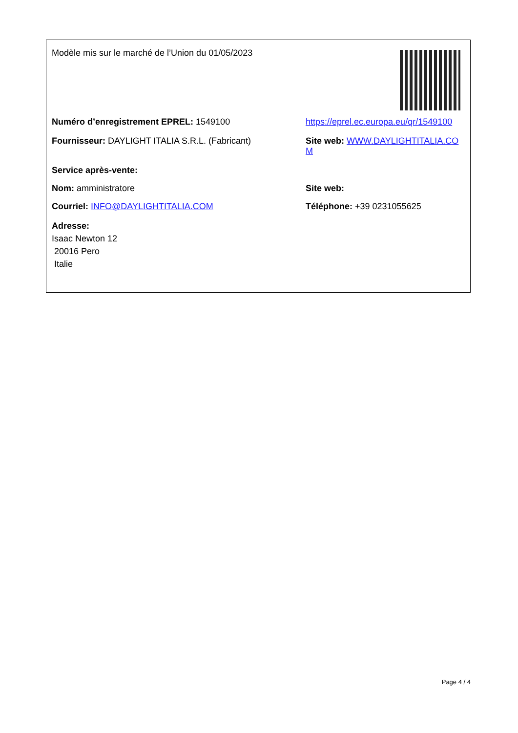Modèle mis sur le marché de l’Union du 01/05/2023
Numéro d’enregistrement EPREL: 1549100 https://eprel.ec.europa.eu/qr/1549100
Fournisseur: DAYLIGHT ITALIA S.R.L. (Fabricant) Site web: WWW.DAYLIGHTITALIA.COM
Service après-vente:
Nom: amministratore Site web:
Courriel: INFO@DAYLIGHTITALIA.COM Téléphone: +39 0231055625
Adresse:
Isaac Newton 12
20016 Pero
Italie
Page 4 / 4